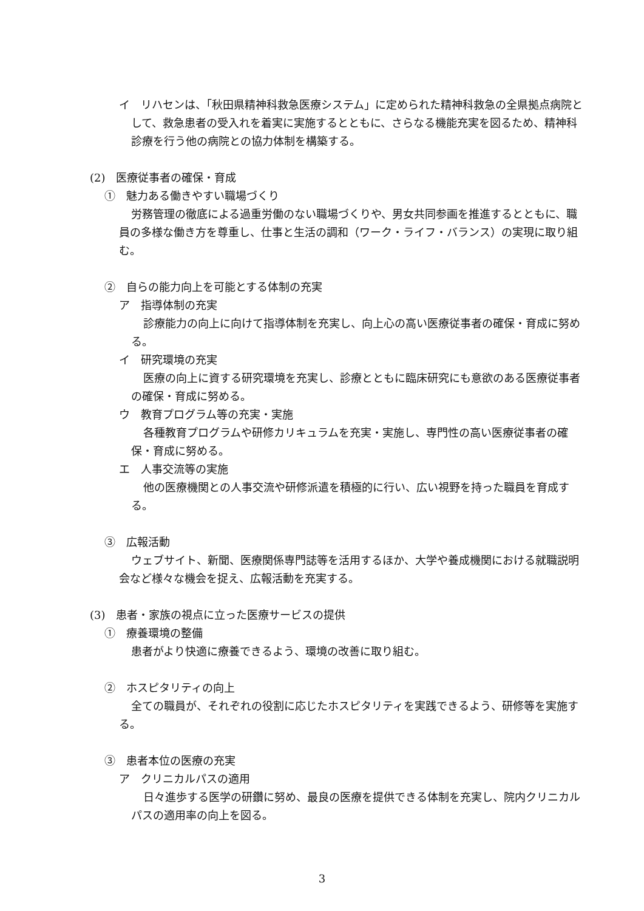イ　リハセンは、「秋田県精神科救急医療システム」に定められた精神科救急の全県拠点病院として、救急患者の受入れを着実に実施するとともに、さらなる機能充実を図るため、精神科診療を行う他の病院との協力体制を構築する。
(2)　医療従事者の確保・育成
①　魅力ある働きやすい職場づくり
労務管理の徹底による過重労働のない職場づくりや、男女共同参画を推進するとともに、職員の多様な働き方を尊重し、仕事と生活の調和（ワーク・ライフ・バランス）の実現に取り組む。
②　自らの能力向上を可能とする体制の充実
ア　指導体制の充実
診療能力の向上に向けて指導体制を充実し、向上心の高い医療従事者の確保・育成に努める。
イ　研究環境の充実
医療の向上に資する研究環境を充実し、診療とともに臨床研究にも意欲のある医療従事者の確保・育成に努める。
ウ　教育プログラム等の充実・実施
各種教育プログラムや研修カリキュラムを充実・実施し、専門性の高い医療従事者の確保・育成に努める。
エ　人事交流等の実施
他の医療機関との人事交流や研修派遣を積極的に行い、広い視野を持った職員を育成する。
③　広報活動
ウェブサイト、新聞、医療関係専門誌等を活用するほか、大学や養成機関における就職説明会など様々な機会を捉え、広報活動を充実する。
(3)　患者・家族の視点に立った医療サービスの提供
①　療養環境の整備
患者がより快適に療養できるよう、環境の改善に取り組む。
②　ホスピタリティの向上
全ての職員が、それぞれの役割に応じたホスピタリティを実践できるよう、研修等を実施する。
③　患者本位の医療の充実
ア　クリニカルパスの適用
日々進歩する医学の研鑽に努め、最良の医療を提供できる体制を充実し、院内クリニカルパスの適用率の向上を図る。
3